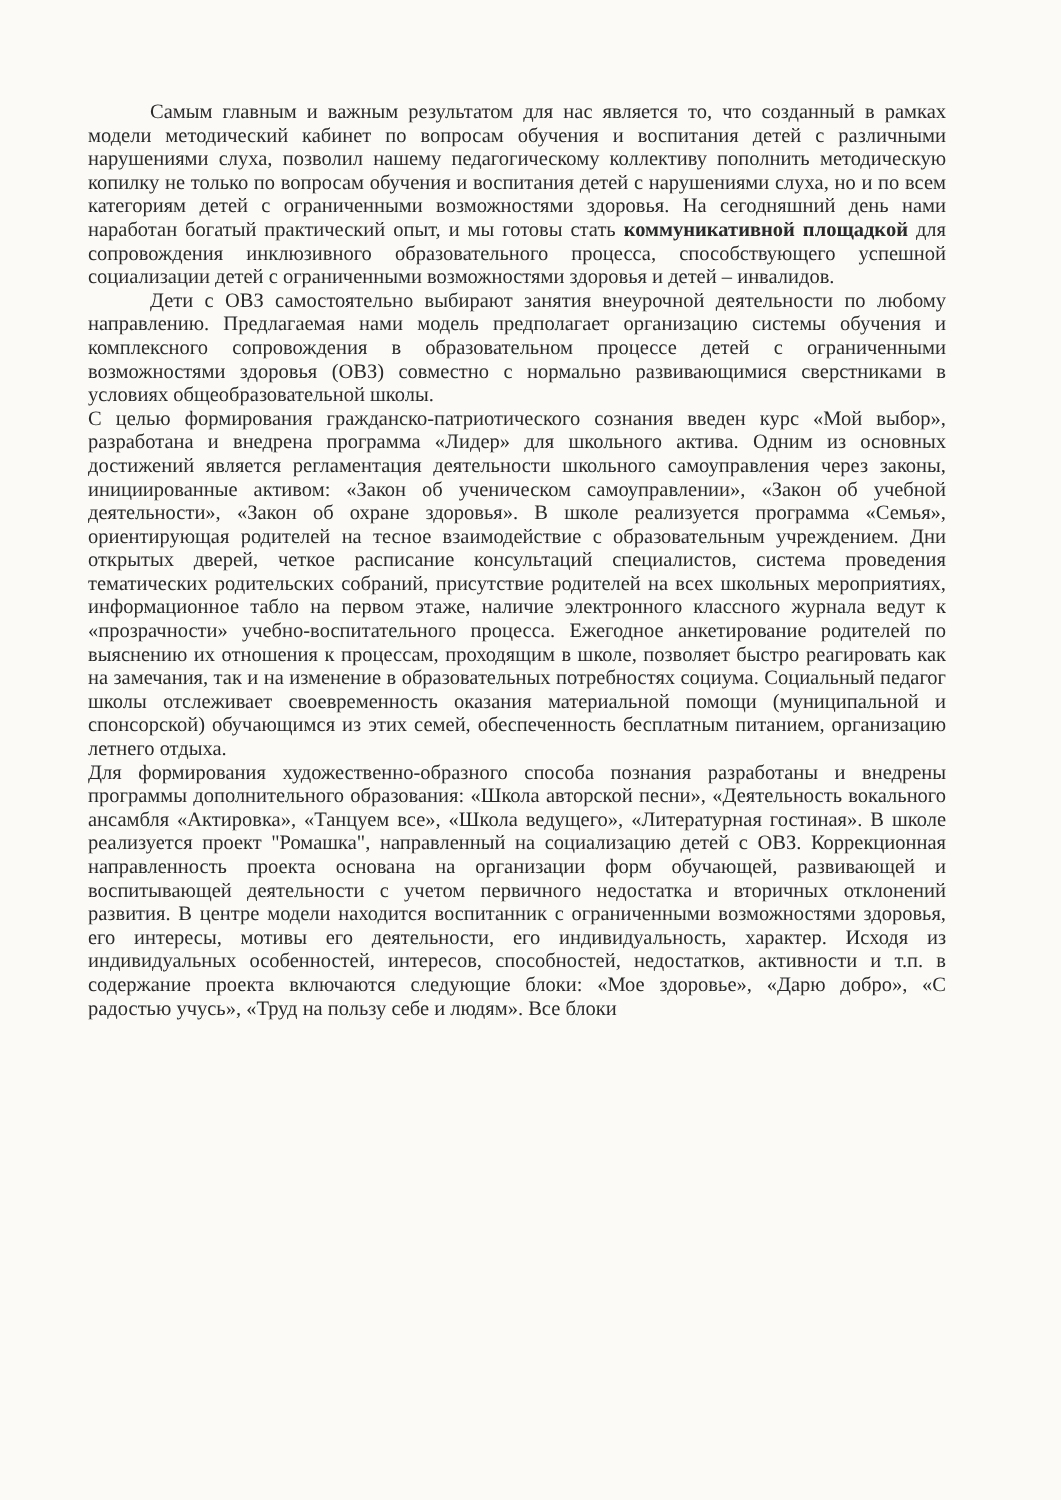Самым главным и важным результатом для нас является то, что созданный в рамках модели методический кабинет по вопросам обучения и воспитания детей с различными нарушениями слуха, позволил нашему педагогическому коллективу пополнить методическую копилку не только по вопросам обучения и воспитания детей с нарушениями слуха, но и по всем категориям детей с ограниченными возможностями здоровья. На сегодняшний день нами наработан богатый практический опыт, и мы готовы стать коммуникативной площадкой для сопровождения инклюзивного образовательного процесса, способствующего успешной социализации детей с ограниченными возможностями здоровья и детей – инвалидов.
Дети с ОВЗ самостоятельно выбирают занятия внеурочной деятельности по любому направлению. Предлагаемая нами модель предполагает организацию системы обучения и комплексного сопровождения в образовательном процессе детей с ограниченными возможностями здоровья (ОВЗ) совместно с нормально развивающимися сверстниками в условиях общеобразовательной школы.
С целью формирования гражданско-патриотического сознания введен курс «Мой выбор», разработана и внедрена программа «Лидер» для школьного актива. Одним из основных достижений является регламентация деятельности школьного самоуправления через законы, инициированные активом: «Закон об ученическом самоуправлении», «Закон об учебной деятельности», «Закон об охране здоровья». В школе реализуется программа «Семья», ориентирующая родителей на тесное взаимодействие с образовательным учреждением. Дни открытых дверей, четкое расписание консультаций специалистов, система проведения тематических родительских собраний, присутствие родителей на всех школьных мероприятиях, информационное табло на первом этаже, наличие электронного классного журнала ведут к «прозрачности» учебно-воспитательного процесса. Ежегодное анкетирование родителей по выяснению их отношения к процессам, проходящим в школе, позволяет быстро реагировать как на замечания, так и на изменение в образовательных потребностях социума. Социальный педагог школы отслеживает своевременность оказания материальной помощи (муниципальной и спонсорской) обучающимся из этих семей, обеспеченность бесплатным питанием, организацию летнего отдыха.
Для формирования художественно-образного способа познания разработаны и внедрены программы дополнительного образования: «Школа авторской песни», «Деятельность вокального ансамбля «Актировка», «Танцуем все», «Школа ведущего», «Литературная гостиная». В школе реализуется проект "Ромашка", направленный на социализацию детей с ОВЗ. Коррекционная направленность проекта основана на организации форм обучающей, развивающей и воспитывающей деятельности с учетом первичного недостатка и вторичных отклонений развития. В центре модели находится воспитанник с ограниченными возможностями здоровья, его интересы, мотивы его деятельности, его индивидуальность, характер. Исходя из индивидуальных особенностей, интересов, способностей, недостатков, активности и т.п. в содержание проекта включаются следующие блоки: «Мое здоровье», «Дарю добро», «С радостью учусь», «Труд на пользу себе и людям». Все блоки